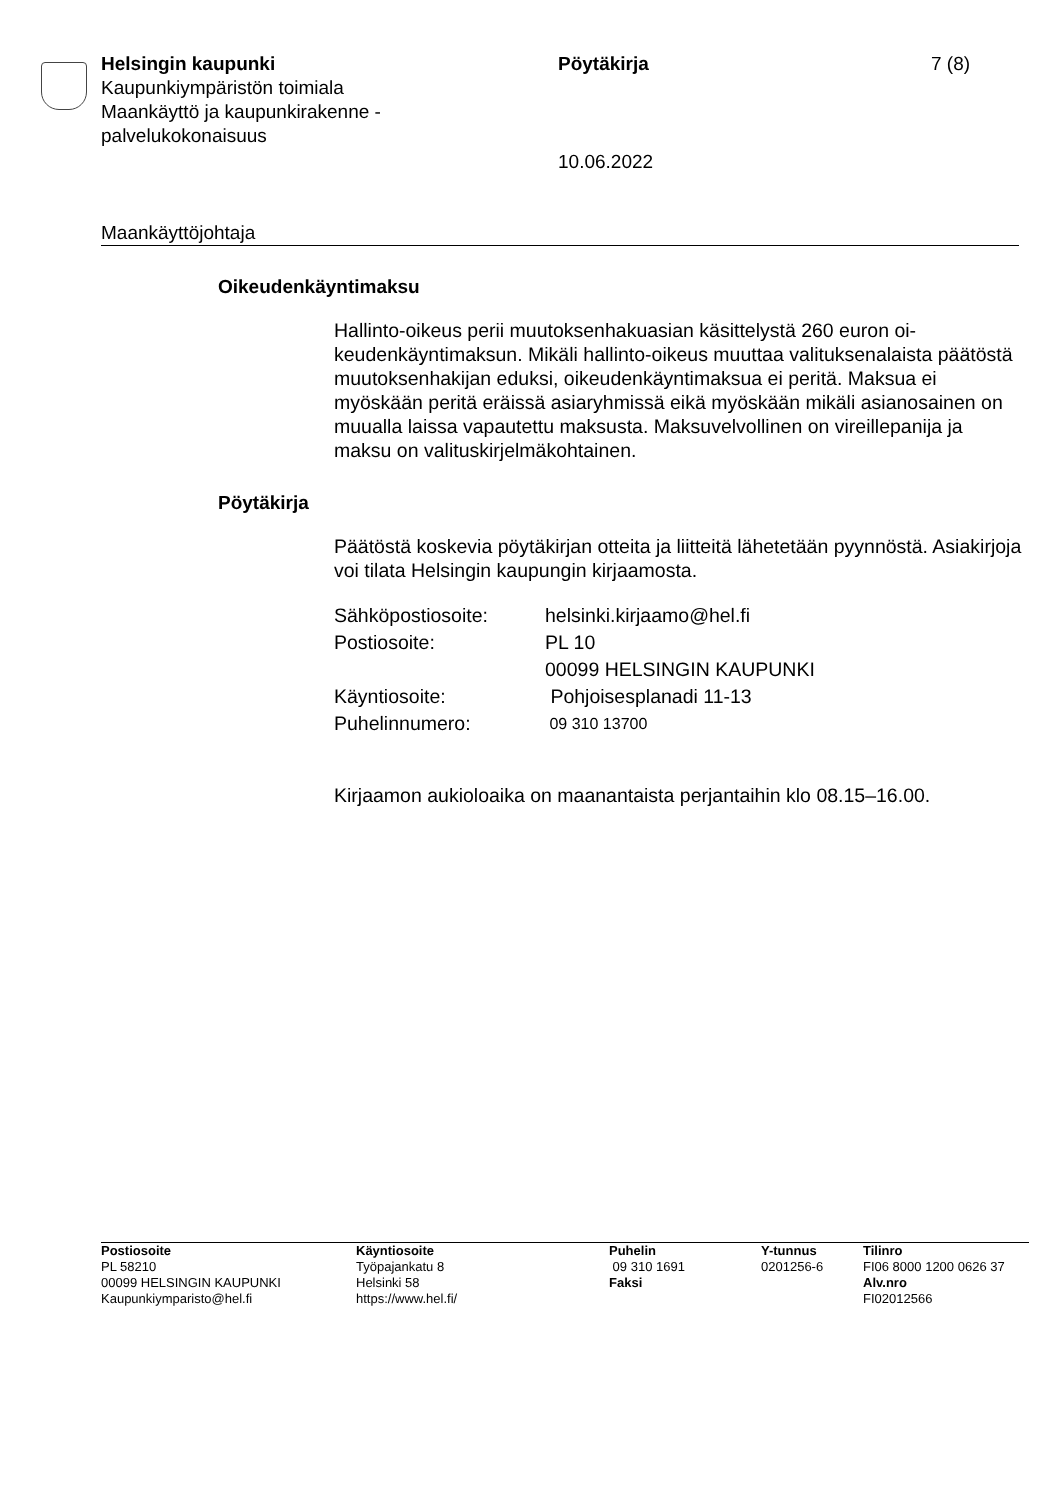Helsingin kaupunki
Kaupunkiympäristön toimiala
Maankäyttö ja kaupunkirakenne -palvelukokonaisuus
Pöytäkirja 7 (8)
10.06.2022
Maankäyttöjohtaja
Oikeudenkäyntimaksu
Hallinto-oikeus perii muutoksenhakuasian käsittelystä 260 euron oi-keudenkäyntimaksun. Mikäli hallinto-oikeus muuttaa valituksenalaista päätöstä muutoksenhakijan eduksi, oikeudenkäyntimaksua ei peritä. Maksua ei myöskään peritä eräissä asiaryhmissä eikä myöskään mikäli asianosainen on muualla laissa vapautettu maksusta. Maksuvelvollinen on vireillepanija ja maksu on valituskirjelmäkohtainen.
Pöytäkirja
Päätöstä koskevia pöytäkirjan otteita ja liitteitä lähetetään pyynnöstä. Asiakirjoja voi tilata Helsingin kaupungin kirjaamosta.
| Sähköpostiosoite: | helsinki.kirjaamo@hel.fi |
| Postiosoite: | PL 10 00099 HELSINGIN KAUPUNKI |
| Käyntiosoite: | Pohjoisesplanadi 11-13 |
| Puhelinnumero: | 09 310 13700 |
Kirjaamon aukioloaika on maanantaista perjantaihin klo 08.15–16.00.
| Postiosoite PL 58210 00099 HELSINGIN KAUPUNKI Kaupunkiymparisto@hel.fi | Käyntiosoite Työpajankatu 8 Helsinki 58 https://www.hel.fi/ | Puhelin 09 310 1691 Faksi | Y-tunnus 0201256-6 | Tilinro FI06 8000 1200 0626 37 Alv.nro FI02012566 |